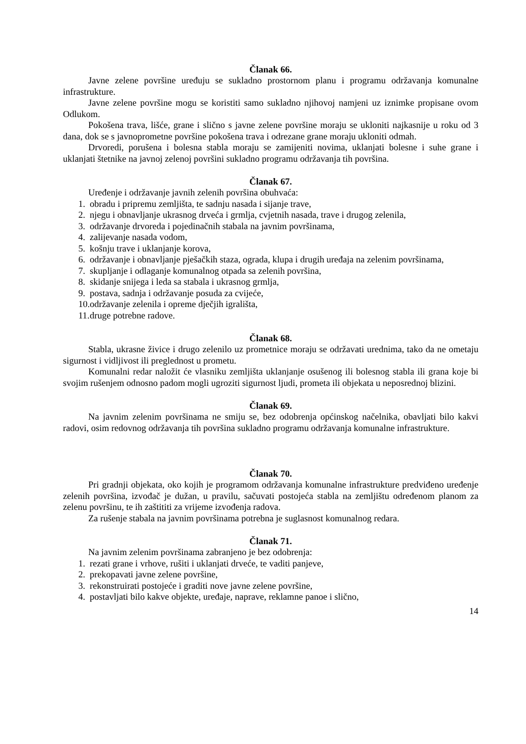Članak 66.
Javne zelene površine uređuju se sukladno prostornom planu i programu održavanja komunalne infrastrukture.
Javne zelene površine mogu se koristiti samo sukladno njihovoj namjeni uz iznimke propisane ovom Odlukom.
Pokošena trava, lišće, grane i slično s javne zelene površine moraju se ukloniti najkasnije u roku od 3 dana, dok se s javnoprometne površine pokošena trava i odrezane grane moraju ukloniti odmah.
Drvoredi, porušena i bolesna stabla moraju se zamijeniti novima, uklanjati bolesne i suhe grane i uklanjati štetnike na javnoj zelenoj površini sukladno programu održavanja tih površina.
Članak 67.
Uređenje i održavanje javnih zelenih površina obuhvaća:
1. obradu i pripremu zemljišta, te sadnju nasada i sijanje trave,
2. njegu i obnavljanje ukrasnog drveća i grmlja, cvjetnih nasada, trave i drugog zelenila,
3. održavanje drvoreda i pojedinačnih stabala na javnim površinama,
4. zalijevanje nasada vodom,
5. košnju trave i uklanjanje korova,
6. održavanje i obnavljanje pješačkih staza, ograda, klupa i drugih uređaja na zelenim površinama,
7. skupljanje i odlaganje komunalnog otpada sa zelenih površina,
8. skidanje snijega i leda sa stabala i ukrasnog grmlja,
9. postava, sadnja i održavanje posuda za cvijeće,
10. održavanje zelenila i opreme dječjih igrališta,
11. druge potrebne radove.
Članak 68.
Stabla, ukrasne živice i drugo zelenilo uz prometnice moraju se održavati urednima, tako da ne ometaju sigurnost i vidljivost ili preglednost u prometu.
Komunalni redar naložit će vlasniku zemljišta uklanjanje osušenog ili bolesnog stabla ili grana koje bi svojim rušenjem odnosno padom mogli ugroziti sigurnost ljudi, prometa ili objekata u neposrednoj blizini.
Članak 69.
Na javnim zelenim površinama ne smiju se, bez odobrenja općinskog načelnika, obavljati bilo kakvi radovi, osim redovnog održavanja tih površina sukladno programu održavanja komunalne infrastrukture.
Članak 70.
Pri gradnji objekata, oko kojih je programom održavanja komunalne infrastrukture predviđeno uređenje zelenih površina, izvođač je dužan, u pravilu, sačuvati postojeća stabla na zemljištu određenom planom za zelenu površinu, te ih zaštititi za vrijeme izvođenja radova.
Za rušenje stabala na javnim površinama potrebna je suglasnost komunalnog redara.
Članak 71.
Na javnim zelenim površinama zabranjeno je bez odobrenja:
1. rezati grane i vrhove, rušiti i uklanjati drveće, te vaditi panjeve,
2. prekopavati javne zelene površine,
3. rekonstruirati postojeće i graditi nove javne zelene površine,
4. postavljati bilo kakve objekte, uređaje, naprave, reklamne panoe i slično,
14